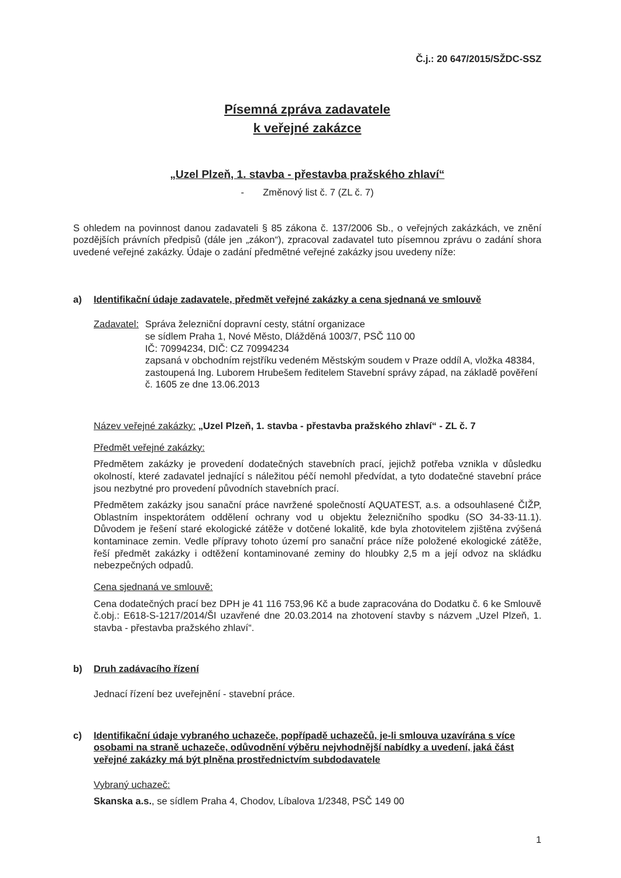Č.j.: 20 647/2015/SŽDC-SSZ
Písemná zpráva zadavatele
k veřejné zakázce
„Uzel Plzeň, 1. stavba - přestavba pražského zhlaví“
- Změnový list č. 7 (ZL č. 7)
S ohledem na povinnost danou zadavateli § 85 zákona č. 137/2006 Sb., o veřejných zakázkách, ve znění pozdějších právních předpisů (dále jen „zákon“), zpracoval zadavatel tuto písemnou zprávu o zadání shora uvedené veřejné zakázky. Údaje o zadání předmětné veřejné zakázky jsou uvedeny níže:
a) Identifikační údaje zadavatele, předmět veřejné zakázky a cena sjednaná ve smlouvě
Zadavatel:
Správa železniční dopravní cesty, státní organizace
se sídlem Praha 1, Nové Město, Dlážděná 1003/7, PSČ 110 00
IČ: 70994234, DIČ: CZ 70994234
zapsaná v obchodním rejstříku vedeném Městským soudem v Praze oddíl A, vložka 48384,
zastoupená Ing. Luborem Hrubešem ředitelem Stavební správy západ, na základě pověření č. 1605 ze dne 13.06.2013
Název veřejné zakázky: „Uzel Plzeň, 1. stavba - přestavba pražského zhlaví“ - ZL č. 7
Předmět veřejné zakázky:
Předmětem zakázky je provedení dodatečných stavebních prací, jejichž potřeba vznikla v důsledku okolností, které zadavatel jednající s náležitou péčí nemohl předvídat, a tyto dodatečné stavební práce jsou nezbytné pro provedení původních stavebních prací.
Předmětem zakázky jsou sanační práce navržené společností AQUATEST, a.s. a odsouhlasené ČIŽP, Oblastním inspektorátem oddělení ochrany vod u objektu železničního spodku (SO 34-33-11.1). Důvodem je řešení staré ekologické zátěže v dotčené lokalitě, kde byla zhotovitelem zjištěna zvýšená kontaminace zemin. Vedle přípravy tohoto území pro sanační práce níže položené ekologické zátěže, řeší předmět zakázky i odtěžení kontaminované zeminy do hloubky 2,5 m a její odvoz na skládku nebezpečných odpadů.
Cena sjednaná ve smlouvě:
Cena dodatečných prací bez DPH je 41 116 753,96 Kč a bude zapracována do Dodatku č. 6 ke Smlouvě č.obj.: E618-S-1217/2014/ŠI uzavřené dne 20.03.2014 na zhotovení stavby s názvem „Uzel Plzeň, 1. stavba - přestavba pražského zhlaví“.
b) Druh zadávacího řízení
Jednací řízení bez uveřejnění - stavební práce.
c) Identifikační údaje vybraného uchazeče, popřípadě uchazečů, je-li smlouva uzavírána s více osobami na straně uchazeče, odůvodnění výběru nejvhodnější nabídky a uvedení, jaká část veřejné zakázky má být plněna prostřednictvím subdodavatele
Vybraný uchazeč:
Skanska a.s., se sídlem Praha 4, Chodov, Líbalova 1/2348, PSČ 149 00
1